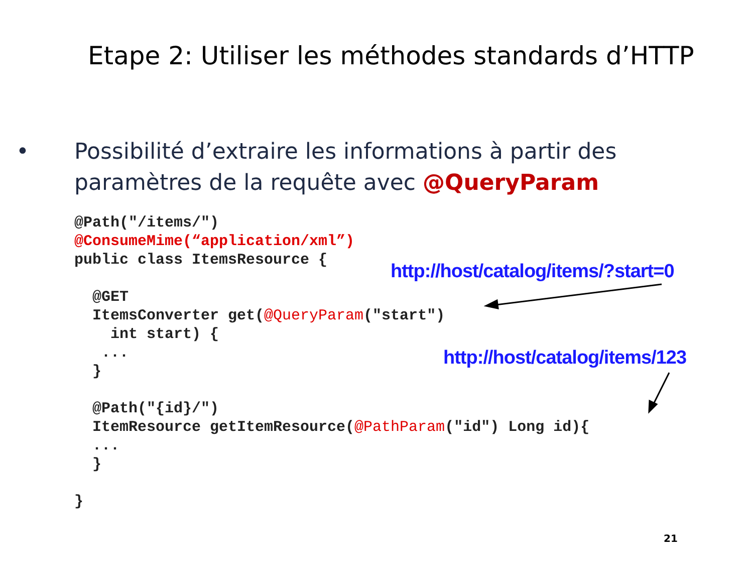Etape 2: Utiliser les méthodes standards d’HTTP
• Possibilité d’extraire les informations à partir des paramètres de la requête avec @QueryParam
@Path("/items/")
@ConsumeMime(“application/xml”)
public class ItemsResource {

  @GET
  ItemsConverter get(@QueryParam("start")
    int start) {
   ...
  }

  @Path("{id}/")
  ItemResource getItemResource(@PathParam("id") Long id){
  ...
  }

}
http://host/catalog/items/?start=0
http://host/catalog/items/123
21